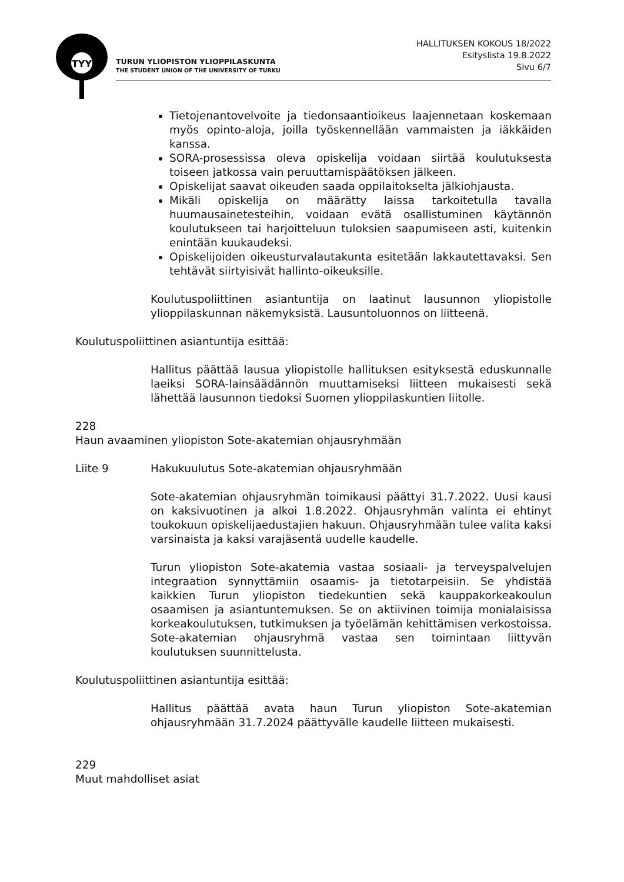TYY
TURUN YLIOPISTON YLIOPPILASKUNTA
THE STUDENT UNION OF THE UNIVERSITY OF TURKU
HALLITUKSEN KOKOUS 18/2022
Esityslista 19.8.2022
Sivu 6/7
Tietojenantovelvoite ja tiedonsaantioikeus laajennetaan koskemaan myös opinto-aloja, joilla työskennellään vammaisten ja iäkkäiden kanssa.
SORA-prosessissa oleva opiskelija voidaan siirtää koulutuksesta toiseen jatkossa vain peruuttamispäätöksen jälkeen.
Opiskelijat saavat oikeuden saada oppilaitokselta jälkiohjausta.
Mikäli opiskelija on määrätty laissa tarkoitetulla tavalla huumausainetesteihin, voidaan evätä osallistuminen käytännön koulutukseen tai harjoitteluun tuloksien saapumiseen asti, kuitenkin enintään kuukaudeksi.
Opiskelijoiden oikeusturvalautakunta esitetään lakkautettavaksi. Sen tehtävät siirtyisivät hallinto-oikeuksille.
Koulutuspoliittinen asiantuntija on laatinut lausunnon yliopistolle ylioppilaskunnan näkemyksistä. Lausuntoluonnos on liitteenä.
Koulutuspoliittinen asiantuntija esittää:
Hallitus päättää lausua yliopistolle hallituksen esityksestä eduskunnalle laeiksi SORA-lainsäädännön muuttamiseksi liitteen mukaisesti sekä lähettää lausunnon tiedoksi Suomen ylioppilaskuntien liitolle.
228
Haun avaaminen yliopiston Sote-akatemian ohjausryhmään
Liite 9 Hakukuulutus Sote-akatemian ohjausryhmään
Sote-akatemian ohjausryhmän toimikausi päättyi 31.7.2022. Uusi kausi on kaksivuotinen ja alkoi 1.8.2022. Ohjausryhmän valinta ei ehtinyt toukokuun opiskelijaedustajien hakuun. Ohjausryhmään tulee valita kaksi varsinaista ja kaksi varajäsentä uudelle kaudelle.
Turun yliopiston Sote-akatemia vastaa sosiaali- ja terveyspalvelujen integraation synnyttämiin osaamis- ja tietotarpeisiin. Se yhdistää kaikkien Turun yliopiston tiedekuntien sekä kauppakorkeakoulun osaamisen ja asiantuntemuksen. Se on aktiivinen toimija monialaisissa korkeakoulutuksen, tutkimuksen ja työelämän kehittämisen verkostoissa. Sote-akatemian ohjausryhmä vastaa sen toimintaan liittyvän koulutuksen suunnittelusta.
Koulutuspoliittinen asiantuntija esittää:
Hallitus päättää avata haun Turun yliopiston Sote-akatemian ohjausryhmään 31.7.2024 päättyvälle kaudelle liitteen mukaisesti.
229
Muut mahdolliset asiat